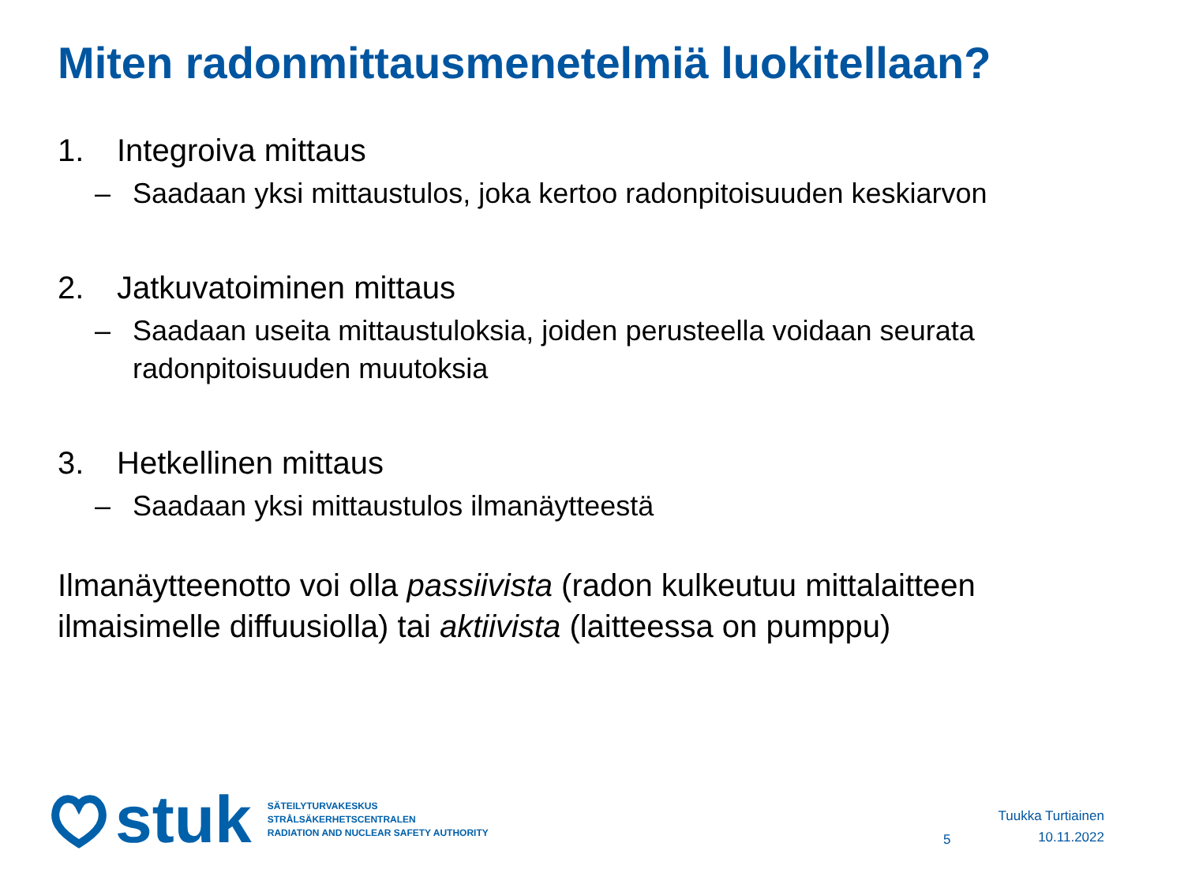Miten radonmittausmenetelmiä luokitellaan?
1. Integroiva mittaus
– Saadaan yksi mittaustulos, joka kertoo radonpitoisuuden keskiarvon
2. Jatkuvatoiminen mittaus
– Saadaan useita mittaustuloksia, joiden perusteella voidaan seurata radonpitoisuuden muutoksia
3. Hetkellinen mittaus
– Saadaan yksi mittaustulos ilmanäytteestä
Ilmanäytteenotto voi olla passiivista (radon kulkeutuu mittalaitteen ilmaisimelle diffuusiolla) tai aktiivista (laitteessa on pumppu)
stuk
SÄTEILYTURVAKESKUS
STRÅLSÄKERHETSCENTRALEN
RADIATION AND NUCLEAR SAFETY AUTHORITY
5
Tuukka Turtiainen
10.11.2022